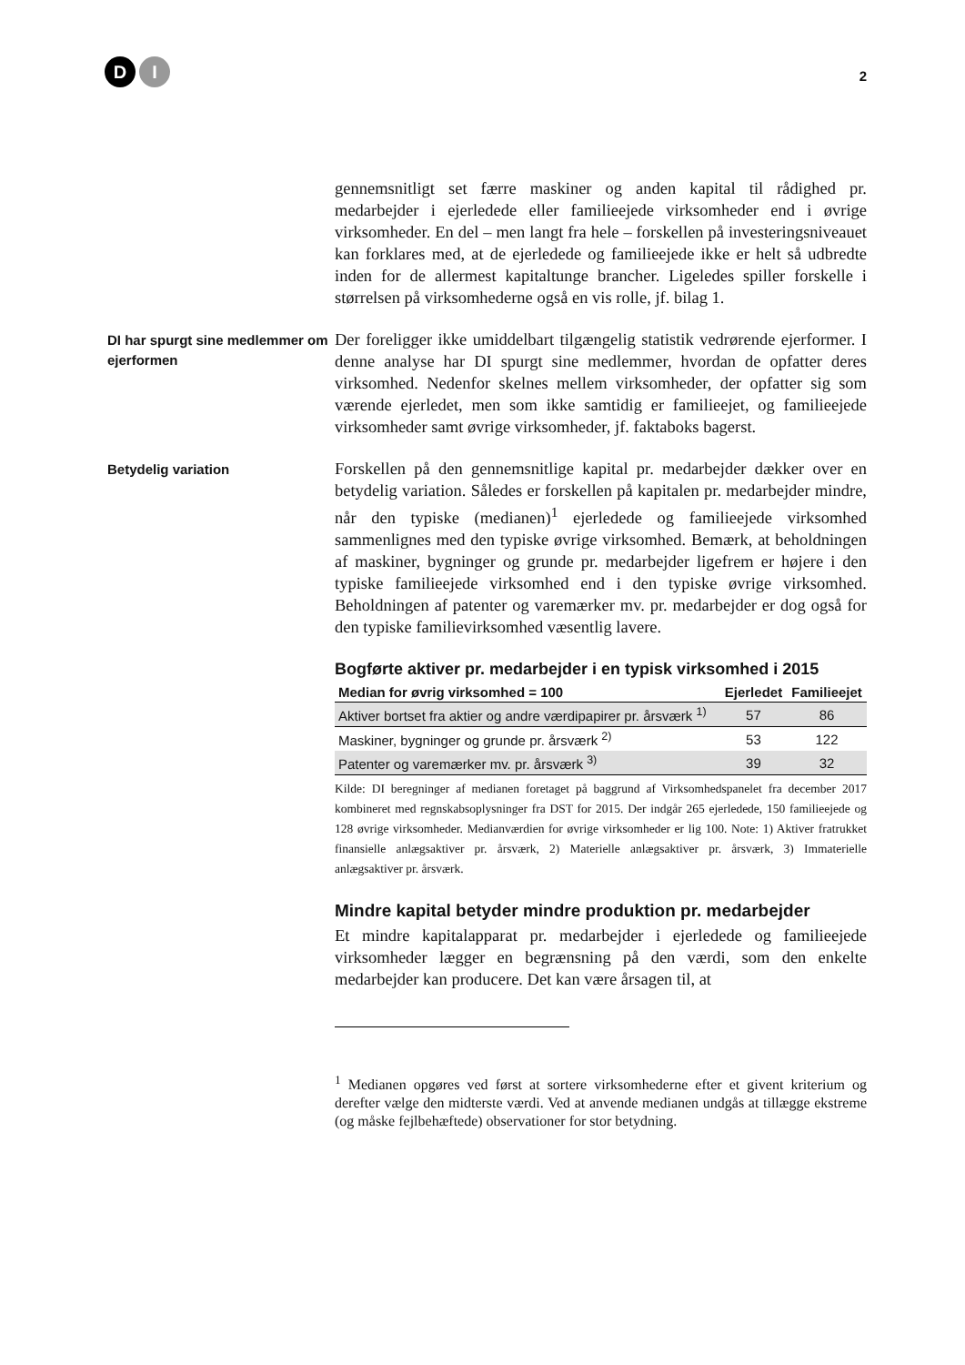D I
2
gennemsnitligt set færre maskiner og anden kapital til rådighed pr. medarbejder i ejerledede eller familieejede virksomheder end i øvrige virksomheder. En del – men langt fra hele – forskellen på investeringsniveauet kan forklares med, at de ejerledede og familieejede ikke er helt så udbredte inden for de allermest kapitaltunge brancher. Ligeledes spiller forskelle i størrelsen på virksomhederne også en vis rolle, jf. bilag 1.
DI har spurgt sine medlemmer om ejerformen
Der foreligger ikke umiddelbart tilgængelig statistik vedrørende ejerformer. I denne analyse har DI spurgt sine medlemmer, hvordan de opfatter deres virksomhed. Nedenfor skelnes mellem virksomheder, der opfatter sig som værende ejerledet, men som ikke samtidig er familieejet, og familieejede virksomheder samt øvrige virksomheder, jf. faktaboks bagerst.
Betydelig variation
Forskellen på den gennemsnitlige kapital pr. medarbejder dækker over en betydelig variation. Således er forskellen på kapitalen pr. medarbejder mindre, når den typiske (medianen)<sup>1</sup> ejerledede og familieejede virksomhed sammenlignes med den typiske øvrige virksomhed. Bemærk, at beholdningen af maskiner, bygninger og grunde pr. medarbejder ligefrem er højere i den typiske familieejede virksomhed end i den typiske øvrige virksomhed. Beholdningen af patenter og varemærker mv. pr. medarbejder er dog også for den typiske familievirksomhed væsentlig lavere.
Bogførte aktiver pr. medarbejder i en typisk virksomhed i 2015
| Median for øvrig virksomhed = 100 | Ejerledet | Familieejet |
| --- | --- | --- |
| Aktiver bortset fra aktier og andre værdipapirer pr. årsværk <sup>1)</sup> | 57 | 86 |
| Maskiner, bygninger og grunde pr. årsværk <sup>2)</sup> | 53 | 122 |
| Patenter og varemærker mv. pr. årsværk <sup>3)</sup> | 39 | 32 |
Kilde: DI beregninger af medianen foretaget på baggrund af Virksomhedspanelet fra december 2017 kombineret med regnskabsoplysninger fra DST for 2015. Der indgår 265 ejerledede, 150 familieejede og 128 øvrige virksomheder. Medianværdien for øvrige virksomheder er lig 100. Note: 1) Aktiver fratrukket finansielle anlægsaktiver pr. årsværk, 2) Materielle anlægsaktiver pr. årsværk, 3) Immaterielle anlægsaktiver pr. årsværk.
Mindre kapital betyder mindre produktion pr. medarbejder
Et mindre kapitalapparat pr. medarbejder i ejerledede og familieejede virksomheder lægger en begrænsning på den værdi, som den enkelte medarbejder kan producere. Det kan være årsagen til, at
<sup>1</sup> Medianen opgøres ved først at sortere virksomhederne efter et givent kriterium og derefter vælge den midterste værdi. Ved at anvende medianen undgås at tillægge ekstreme (og måske fejlbehæftede) observationer for stor betydning.